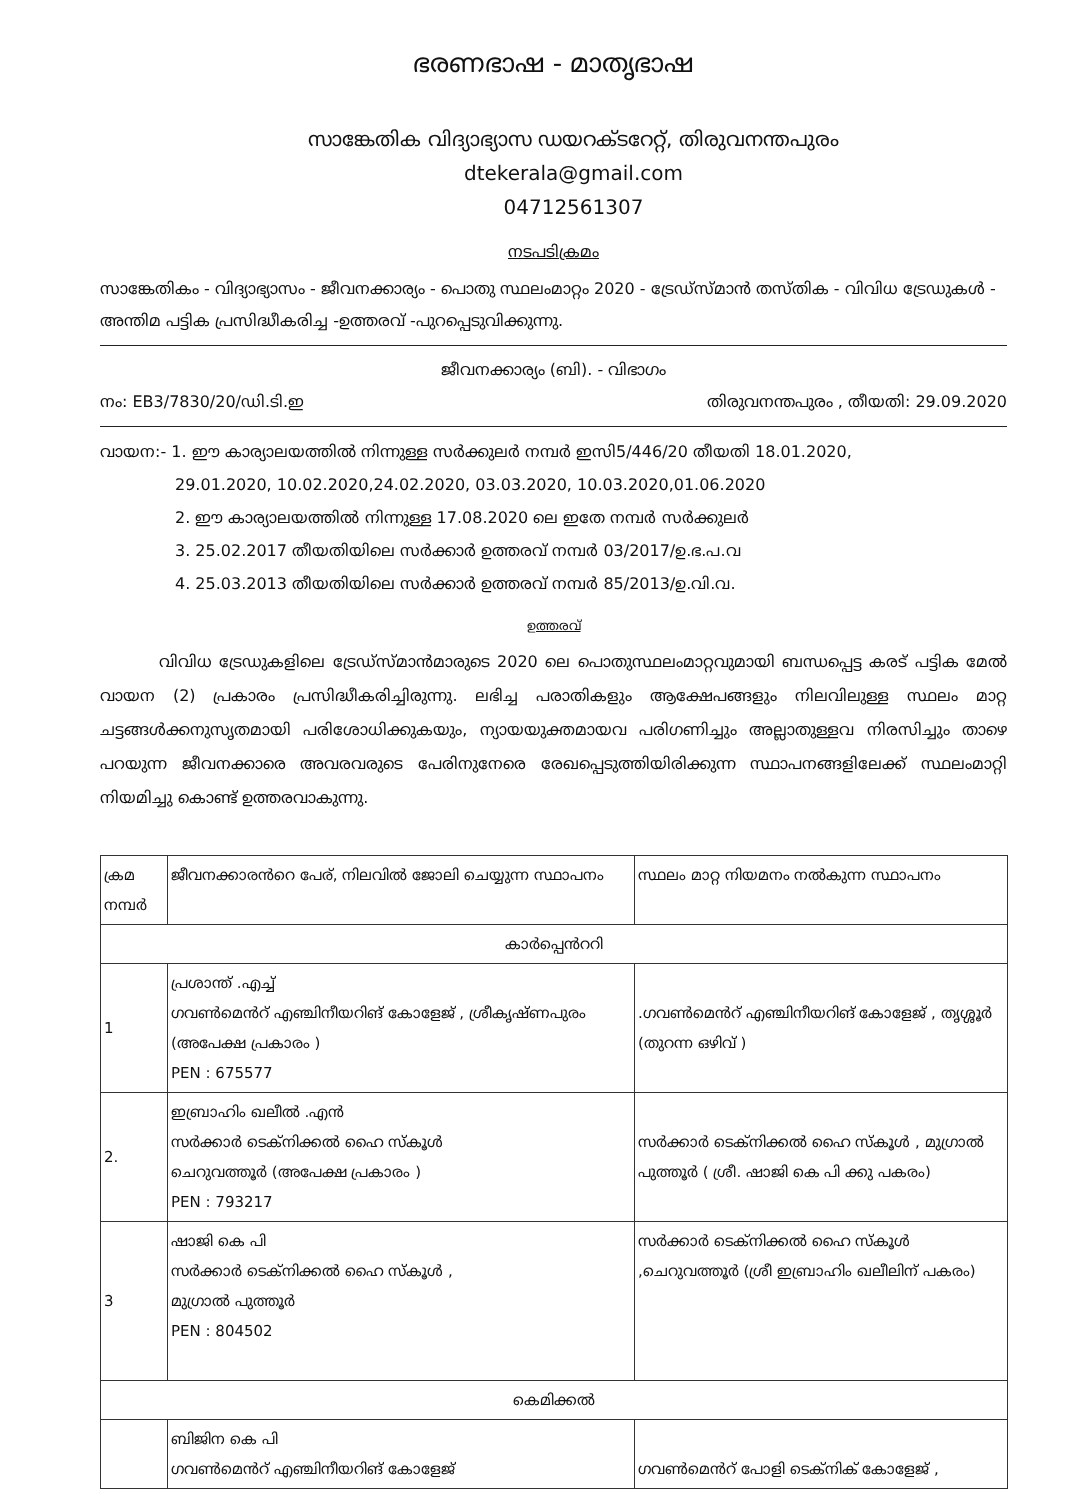ഭരണഭാഷ - മാതൃഭാഷ
സാങ്കേതിക വിദ്യാഭ്യാസ ഡയറക്ടറേറ്റ്, തിരുവനന്തപുരം
dtekerala@gmail.com
04712561307
നടപടിക്രമം
സാങ്കേതികം - വിദ്യാഭ്യാസം - ജീവനക്കാര്യം - പൊതു സ്ഥലംമാറ്റം 2020 - ട്രേഡ്സ്മാൻ തസ്തിക - വിവിധ ട്രേഡുകൾ - അന്തിമ പട്ടിക പ്രസിദ്ധീകരിച്ച -ഉത്തരവ് -പുറപ്പെടുവിക്കുന്നു.
ജീവനക്കാര്യം (ബി). - വിഭാഗം
നം: EB3/7830/20/ഡി.ടി.ഇ തിരുവനന്തപുരം , തീയതി: 29.09.2020
വായന:- 1. ഈ കാര്യാലയത്തിൽ നിന്നുള്ള സർക്കുലർ നമ്പർ ഇസി5/446/20 തീയതി 18.01.2020,
29.01.2020, 10.02.2020,24.02.2020, 03.03.2020, 10.03.2020,01.06.2020
2. ഈ കാര്യാലയത്തിൽ നിന്നുള്ള 17.08.2020 ലെ ഇതേ നമ്പർ സർക്കുലർ
3. 25.02.2017 തീയതിയിലെ സർക്കാർ ഉത്തരവ് നമ്പർ 03/2017/ഉ.ഭ.പ.വ
4. 25.03.2013 തീയതിയിലെ സർക്കാർ ഉത്തരവ് നമ്പർ 85/2013/ഉ.വി.വ.
ഉത്തരവ്
വിവിധ ട്രേഡുകളിലെ ട്രേഡ്സ്മാൻമാരുടെ 2020 ലെ പൊതുസ്ഥലംമാറ്റവുമായി ബന്ധപ്പെട്ട കരട് പട്ടിക മേൽ വായന (2) പ്രകാരം പ്രസിദ്ധീകരിച്ചിരുന്നു. ലഭിച്ച പരാതികളും ആക്ഷേപങ്ങളും നിലവിലുള്ള സ്ഥലം മാറ്റ ചട്ടങ്ങൾക്കനുസൃതമായി പരിശോധിക്കുകയും, ന്യായയുക്തമായവ പരിഗണിച്ചും അല്ലാതുള്ളവ നിരസിച്ചും താഴെ പറയുന്ന ജീവനക്കാരെ അവരവരുടെ പേരിനുനേരെ രേഖപ്പെടുത്തിയിരിക്കുന്ന സ്ഥാപനങ്ങളിലേക്ക് സ്ഥലംമാറ്റി നിയമിച്ചു കൊണ്ട് ഉത്തരവാകുന്നു.
| ക്രമ നമ്പർ | ജീവനക്കാരൻറെ പേര്, നിലവിൽ ജോലി ചെയ്യുന്ന സ്ഥാപനം | സ്ഥലം മാറ്റ നിയമനം നൽകുന്ന സ്ഥാപനം |
| --- | --- | --- |
| കാർപ്പെൻററി | | |
| 1 | പ്രശാന്ത് .എച്ച് ഗവൺമെൻറ് എഞ്ചിനീയറിങ് കോളേജ് , ശ്രീകൃഷ്ണപുരം (അപേക്ഷ പ്രകാരം ) PEN : 675577 | .ഗവൺമെൻറ് എഞ്ചിനീയറിങ് കോളേജ് , തൃശ്ശൂർ (തുറന്ന ഒഴിവ് ) |
| 2. | ഇബ്രാഹിം ഖലീൽ .എൻ സർക്കാർ ടെക്നിക്കൽ ഹൈ സ്കൂൾ ചെറുവത്തൂർ (അപേക്ഷ പ്രകാരം ) PEN : 793217 | സർക്കാർ ടെക്നിക്കൽ ഹൈ സ്കൂൾ , മുഗ്രാൽ പുത്തൂർ ( ശ്രീ. ഷാജി കെ പി ക്കു പകരം) |
| 3 | ഷാജി കെ പി സർക്കാർ ടെക്നിക്കൽ ഹൈ സ്കൂൾ , മുഗ്രാൽ പുത്തൂർ PEN : 804502 | സർക്കാർ ടെക്നിക്കൽ ഹൈ സ്കൂൾ ,ചെറുവത്തൂർ (ശ്രീ ഇബ്രാഹിം ഖലീലിന് പകരം) |
| കെമിക്കൽ | | |
| | ബിജിന കെ പി ഗവൺമെൻറ് എഞ്ചിനീയറിങ് കോളേജ് | ഗവൺമെൻറ് പോളി ടെക്നിക് കോളേജ് , |